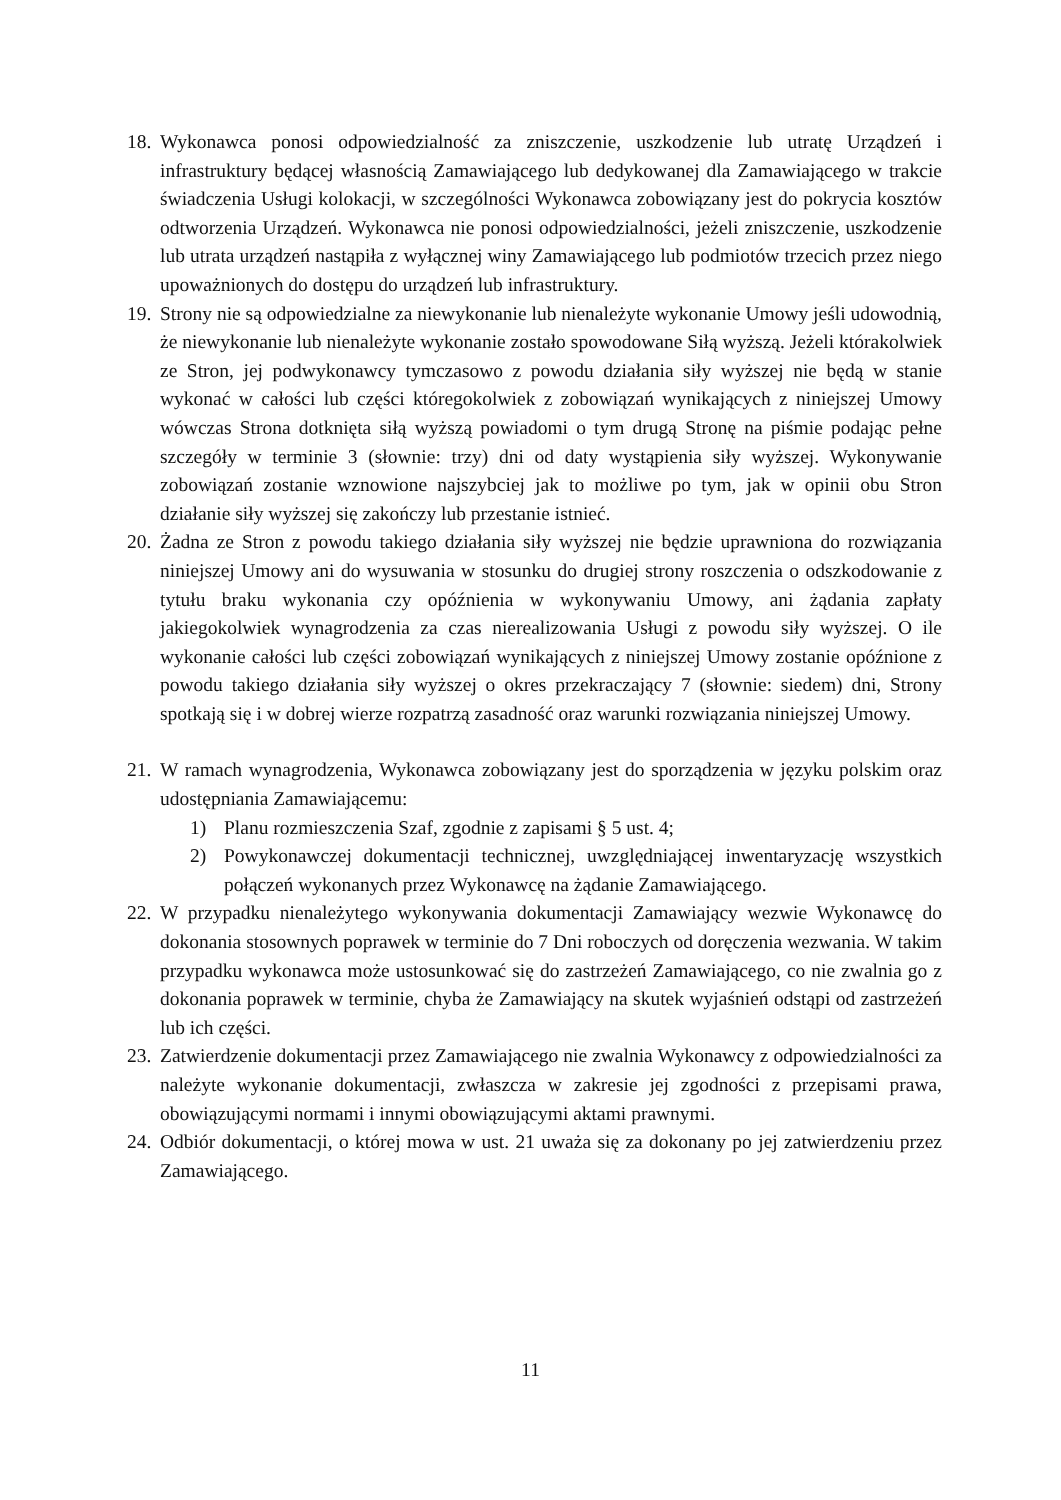18. Wykonawca ponosi odpowiedzialność za zniszczenie, uszkodzenie lub utratę Urządzeń i infrastruktury będącej własnością Zamawiającego lub dedykowanej dla Zamawiającego w trakcie świadczenia Usługi kolokacji, w szczególności Wykonawca zobowiązany jest do pokrycia kosztów odtworzenia Urządzeń. Wykonawca nie ponosi odpowiedzialności, jeżeli zniszczenie, uszkodzenie lub utrata urządzeń nastąpiła z wyłącznej winy Zamawiającego lub podmiotów trzecich przez niego upoważnionych do dostępu do urządzeń lub infrastruktury.
19. Strony nie są odpowiedzialne za niewykonanie lub nienależyte wykonanie Umowy jeśli udowodnią, że niewykonanie lub nienależyte wykonanie zostało spowodowane Siłą wyższą. Jeżeli którakolwiek ze Stron, jej podwykonawcy tymczasowo z powodu działania siły wyższej nie będą w stanie wykonać w całości lub części któregokolwiek z zobowiązań wynikających z niniejszej Umowy wówczas Strona dotknięta siłą wyższą powiadomi o tym drugą Stronę na piśmie podając pełne szczegóły w terminie 3 (słownie: trzy) dni od daty wystąpienia siły wyższej. Wykonywanie zobowiązań zostanie wznowione najszybciej jak to możliwe po tym, jak w opinii obu Stron działanie siły wyższej się zakończy lub przestanie istnieć.
20. Żadna ze Stron z powodu takiego działania siły wyższej nie będzie uprawniona do rozwiązania niniejszej Umowy ani do wysuwania w stosunku do drugiej strony roszczenia o odszkodowanie z tytułu braku wykonania czy opóźnienia w wykonywaniu Umowy, ani żądania zapłaty jakiegokolwiek wynagrodzenia za czas nierealizowania Usługi z powodu siły wyższej. O ile wykonanie całości lub części zobowiązań wynikających z niniejszej Umowy zostanie opóźnione z powodu takiego działania siły wyższej o okres przekraczający 7 (słownie: siedem) dni, Strony spotkają się i w dobrej wierze rozpatrzą zasadność oraz warunki rozwiązania niniejszej Umowy.
21. W ramach wynagrodzenia, Wykonawca zobowiązany jest do sporządzenia w języku polskim oraz udostępniania Zamawiającemu:
1) Planu rozmieszczenia Szaf, zgodnie z zapisami § 5 ust. 4;
2) Powykonawczej dokumentacji technicznej, uwzględniającej inwentaryzację wszystkich połączeń wykonanych przez Wykonawcę na żądanie Zamawiającego.
22. W przypadku nienależytego wykonywania dokumentacji Zamawiający wezwie Wykonawcę do dokonania stosownych poprawek w terminie do 7 Dni roboczych od doręczenia wezwania. W takim przypadku wykonawca może ustosunkować się do zastrzeżeń Zamawiającego, co nie zwalnia go z dokonania poprawek w terminie, chyba że Zamawiający na skutek wyjaśnień odstąpi od zastrzeżeń lub ich części.
23. Zatwierdzenie dokumentacji przez Zamawiającego nie zwalnia Wykonawcy z odpowiedzialności za należyte wykonanie dokumentacji, zwłaszcza w zakresie jej zgodności z przepisami prawa, obowiązującymi normami i innymi obowiązującymi aktami prawnymi.
24. Odbiór dokumentacji, o której mowa w ust. 21 uważa się za dokonany po jej zatwierdzeniu przez Zamawiającego.
11